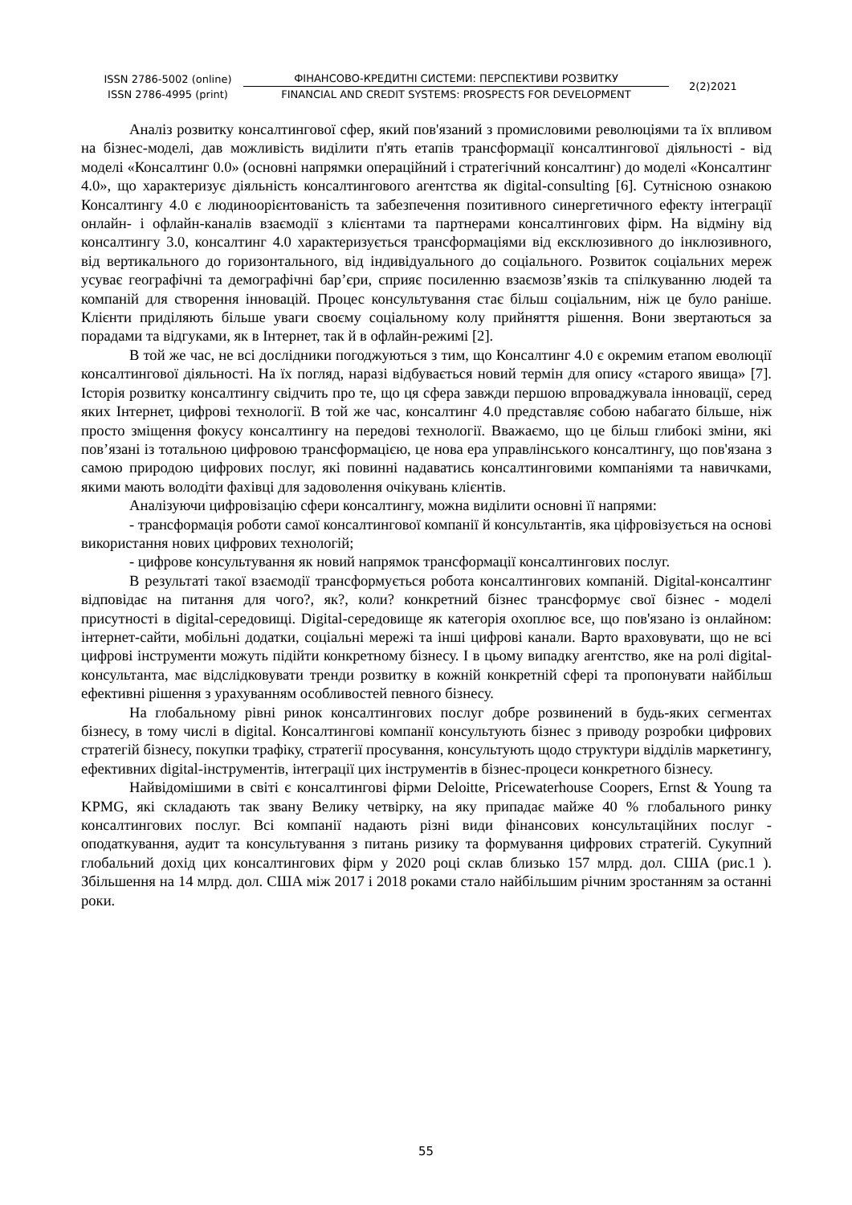ISSN 2786-5002 (online)
ISSN 2786-4995 (print)
ФІНАНСОВО-КРЕДИТНІ СИСТЕМИ: ПЕРСПЕКТИВИ РОЗВИТКУ
FINANCIAL AND CREDIT SYSTEMS: PROSPECTS FOR DEVELOPMENT
2(2)2021
Аналіз розвитку консалтингової сфер, який пов'язаний з промисловими революціями та їх впливом на бізнес-моделі, дав можливість виділити п'ять етапів трансформації консалтингової діяльності - від моделі «Консалтинг 0.0» (основні напрямки операційний і стратегічний консалтинг) до моделі «Консалтинг 4.0», що характеризує діяльність консалтингового агентства як digital-consulting [6]. Сутнісною ознакою Консалтингу 4.0 є людиноорієнтованість та забезпечення позитивного синергетичного ефекту інтеграції онлайн- і офлайн-каналів взаємодії з клієнтами та партнерами консалтингових фірм. На відміну від консалтингу 3.0, консалтинг 4.0 характеризується трансформаціями від ексклюзивного до інклюзивного, від вертикального до горизонтального, від індивідуального до соціального. Розвиток соціальних мереж усуває географічні та демографічні бар’єри, сприяє посиленню взаємозв’язків та спілкуванню людей та компаній для створення інновацій. Процес консультування стає більш соціальним, ніж це було раніше. Клієнти приділяють більше уваги своєму соціальному колу прийняття рішення. Вони звертаються за порадами та відгуками, як в Інтернет, так й в офлайн-режимі [2].
В той же час, не всі дослідники погоджуються з тим, що Консалтинг 4.0 є окремим етапом еволюції консалтингової діяльності. На їх погляд, наразі відбувається новий термін для опису «старого явища» [7]. Історія розвитку консалтингу свідчить про те, що ця сфера завжди першою впроваджувала інновації, серед яких Інтернет, цифрові технології. В той же час, консалтинг 4.0 представляє собою набагато більше, ніж просто зміщення фокусу консалтингу на передові технології. Вважаємо, що це більш глибокі зміни, які пов’язані із тотальною цифровою трансформацією, це нова ера управлінського консалтингу, що пов'язана з самою природою цифрових послуг, які повинні надаватись консалтинговими компаніями та навичками, якими мають володіти фахівці для задоволення очікувань клієнтів.
Аналізуючи цифровізацію сфери консалтингу, можна виділити основні її напрями:
- трансформація роботи самої консалтингової компанії й консультантів, яка ціфровізується на основі використання нових цифрових технологій;
- цифрове консультування як новий напрямок трансформації консалтингових послуг.
В результаті такої взаємодії трансформується робота консалтингових компаній. Digital-консалтинг відповідає на питання для чого?, як?, коли? конкретний бізнес трансформує свої бізнес - моделі присутності в digital-середовищі. Digital-середовище як категорія охоплює все, що пов'язано із онлайном: інтернет-сайти, мобільні додатки, соціальні мережі та інші цифрові канали. Варто враховувати, що не всі цифрові інструменти можуть підійти конкретному бізнесу. І в цьому випадку агентство, яке на ролі digital-консультанта, має відслідковувати тренди розвитку в кожній конкретній сфері та пропонувати найбільш ефективні рішення з урахуванням особливостей певного бізнесу.
На глобальному рівні ринок консалтингових послуг добре розвинений в будь-яких сегментах бізнесу, в тому числі в digital. Консалтингові компанії консультують бізнес з приводу розробки цифрових стратегій бізнесу, покупки трафіку, стратегії просування, консультують щодо структури відділів маркетингу, ефективних digital-інструментів, інтеграції цих інструментів в бізнес-процеси конкретного бізнесу.
Найвідомішими в світі є консалтингові фірми Deloitte, Pricewaterhouse Coopers, Ernst & Young та KPMG, які складають так звану Велику четвірку, на яку припадає майже 40 % глобального ринку консалтингових послуг. Всі компанії надають різні види фінансових консультаційних послуг - оподаткування, аудит та консультування з питань ризику та формування цифрових стратегій. Сукупний глобальний дохід цих консалтингових фірм у 2020 році склав близько 157 млрд. дол. США (рис.1 ). Збільшення на 14 млрд. дол. США між 2017 і 2018 роками стало найбільшим річним зростанням за останні роки.
55